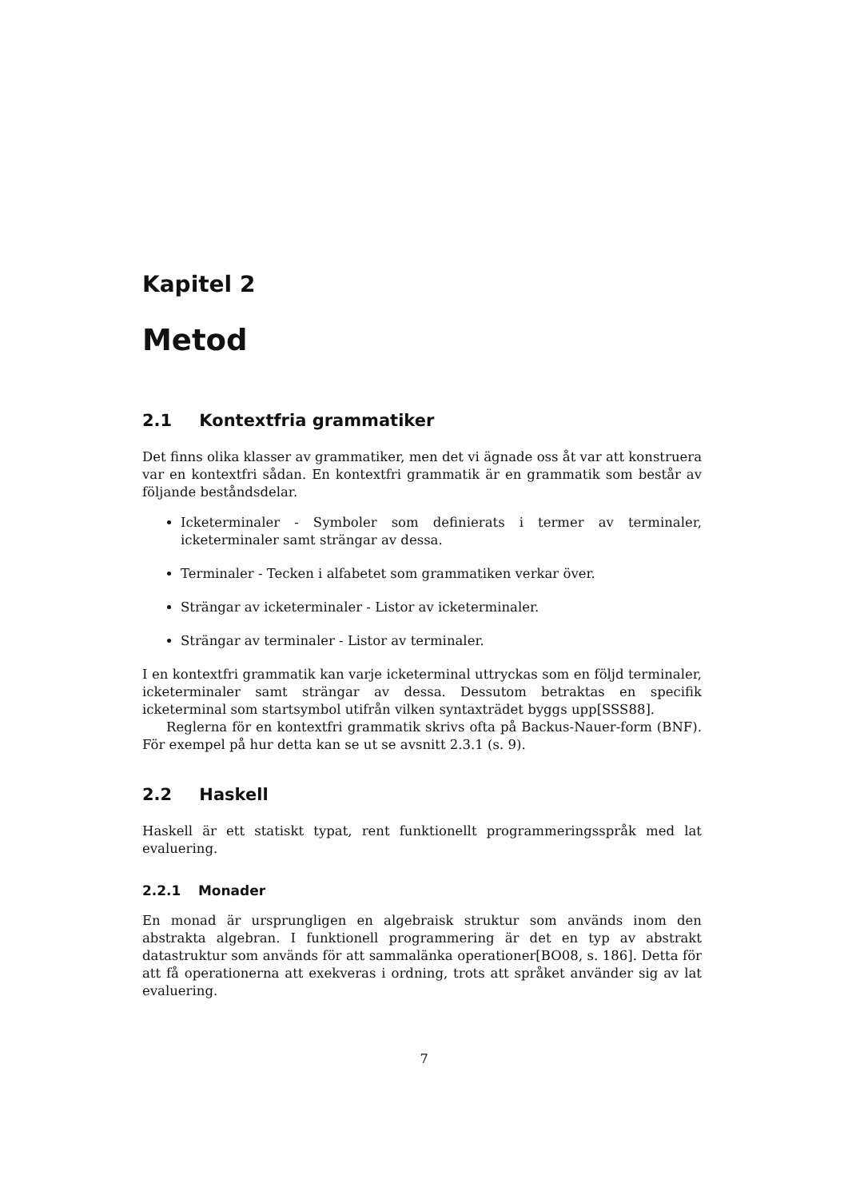Kapitel 2
Metod
2.1 Kontextfria grammatiker
Det finns olika klasser av grammatiker, men det vi ägnade oss åt var att konstruera var en kontextfri sådan. En kontextfri grammatik är en grammatik som består av följande beståndsdelar.
Icketerminaler - Symboler som definierats i termer av terminaler, icketerminaler samt strängar av dessa.
Terminaler - Tecken i alfabetet som grammatiken verkar över.
Strängar av icketerminaler - Listor av icketerminaler.
Strängar av terminaler - Listor av terminaler.
I en kontextfri grammatik kan varje icketerminal uttryckas som en följd terminaler, icketerminaler samt strängar av dessa. Dessutom betraktas en specifik icketerminal som startsymbol utifrån vilken syntaxträdet byggs upp[SSS88].
Reglerna för en kontextfri grammatik skrivs ofta på Backus-Nauer-form (BNF). För exempel på hur detta kan se ut se avsnitt 2.3.1 (s. 9).
2.2 Haskell
Haskell är ett statiskt typat, rent funktionellt programmeringsspråk med lat evaluering.
2.2.1 Monader
En monad är ursprungligen en algebraisk struktur som används inom den abstrakta algebran. I funktionell programmering är det en typ av abstrakt datastruktur som används för att sammalänka operationer[BO08, s. 186]. Detta för att få operationerna att exekveras i ordning, trots att språket använder sig av lat evaluering.
7